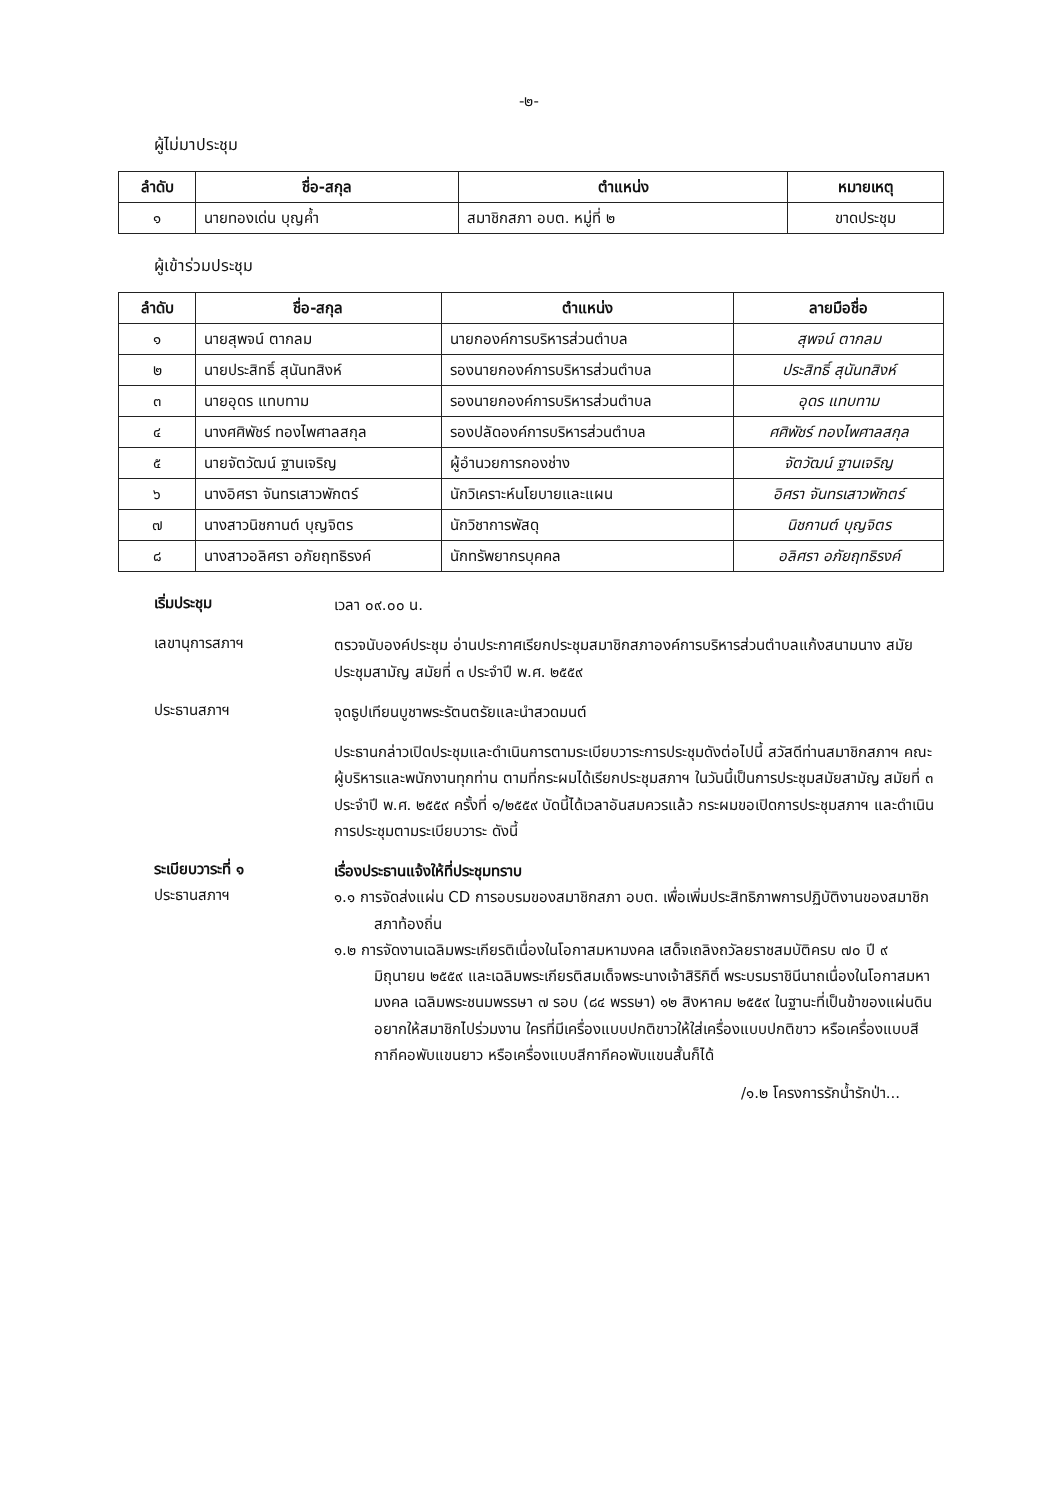-๒-
ผู้ไม่มาประชุม
| ลำดับ | ชื่อ-สกุล | ตำแหน่ง | หมายเหตุ |
| --- | --- | --- | --- |
| ๑ | นายทองเด่น บุญค้ำ | สมาชิกสภา อบต. หมู่ที่ ๒ | ขาดประชุม |
ผู้เข้าร่วมประชุม
| ลำดับ | ชื่อ-สกุล | ตำแหน่ง | ลายมือชื่อ |
| --- | --- | --- | --- |
| ๑ | นายสุพจน์ ตากลม | นายกองค์การบริหารส่วนตำบล | สุพจน์ ตากลม |
| ๒ | นายประสิทธิ์ สุนันทสิงห์ | รองนายกองค์การบริหารส่วนตำบล | ประสิทธิ์ สุนันทสิงห์ |
| ๓ | นายอุดร แทบทาม | รองนายกองค์การบริหารส่วนตำบล | อุดร แทบทาม |
| ๔ | นางศศิพัชร์ ทองไพศาลสกุล | รองปลัดองค์การบริหารส่วนตำบล | ศศิพัชร์ ทองไพศาลสกุล |
| ๕ | นายจัตวัฒน์ ฐานเจริญ | ผู้อำนวยการกองช่าง | จัตวัฒน์ ฐานเจริญ |
| ๖ | นางอิศรา จันทรเสาวพักตร์ | นักวิเคราะห์นโยบายและแผน | อิศรา จันทรเสาวพักตร์ |
| ๗ | นางสาวนิชกานต์ บุญจิตร | นักวิชาการพัสดุ | นิชกานต์ บุญจิตร |
| ๘ | นางสาวอลิศรา อภัยฤทธิรงค์ | นักทรัพยากรบุคคล | อลิศรา อภัยฤทธิรงค์ |
เริ่มประชุม
เวลา ๐๙.๐๐ น.
เลขานุการสภาฯ
ตรวจนับองค์ประชุม อ่านประกาศเรียกประชุมสมาชิกสภาองค์การบริหารส่วนตำบลแก้งสนามนาง สมัยประชุมสามัญ สมัยที่ ๓ ประจำปี พ.ศ. ๒๕๕๙
ประธานสภาฯ
จุดธูปเทียนบูชาพระรัตนตรัยและนำสวดมนต์
ประธานกล่าวเปิดประชุมและดำเนินการตามระเบียบวาระการประชุมดังต่อไปนี้ สวัสดีท่านสมาชิกสภาฯ คณะผู้บริหารและพนักงานทุกท่าน ตามที่กระผมได้เรียกประชุมสภาฯ ในวันนี้เป็นการประชุมสมัยสามัญ สมัยที่ ๓ ประจำปี พ.ศ. ๒๕๕๙ ครั้งที่ ๑/๒๕๕๙ บัดนี้ได้เวลาอันสมควรแล้ว กระผมขอเปิดการประชุมสภาฯ และดำเนินการประชุมตามระเบียบวาระ ดังนี้
ระเบียบวาระที่ ๑
เรื่องประธานแจ้งให้ที่ประชุมทราบ
ประธานสภาฯ
๑.๑ การจัดส่งแผ่น CD การอบรมของสมาชิกสภา อบต. เพื่อเพิ่มประสิทธิภาพการปฏิบัติงานของสมาชิกสภาท้องถิ่น
๑.๒ การจัดงานเฉลิมพระเกียรติเนื่องในโอกาสมหามงคล เสด็จเถลิงถวัลยราชสมบัติครบ ๗๐ ปี ๙ มิถุนายน ๒๕๕๙ และเฉลิมพระเกียรติสมเด็จพระนางเจ้าสิริกิติ์ พระบรมราชินีนาถเนื่องในโอกาสมหามงคล เฉลิมพระชนมพรรษา ๗ รอบ (๘๔ พรรษา) ๑๒ สิงหาคม ๒๕๕๙ ในฐานะที่เป็นข้าของแผ่นดินอยากให้สมาชิกไปร่วมงาน ใครที่มีเครื่องแบบปกติขาวให้ใส่เครื่องแบบปกติขาว หรือเครื่องแบบสีกากีคอพับแขนยาว หรือเครื่องแบบสีกากีคอพับแขนสั้นก็ได้
/๑.๒ โครงการรักน้ำรักป่า...